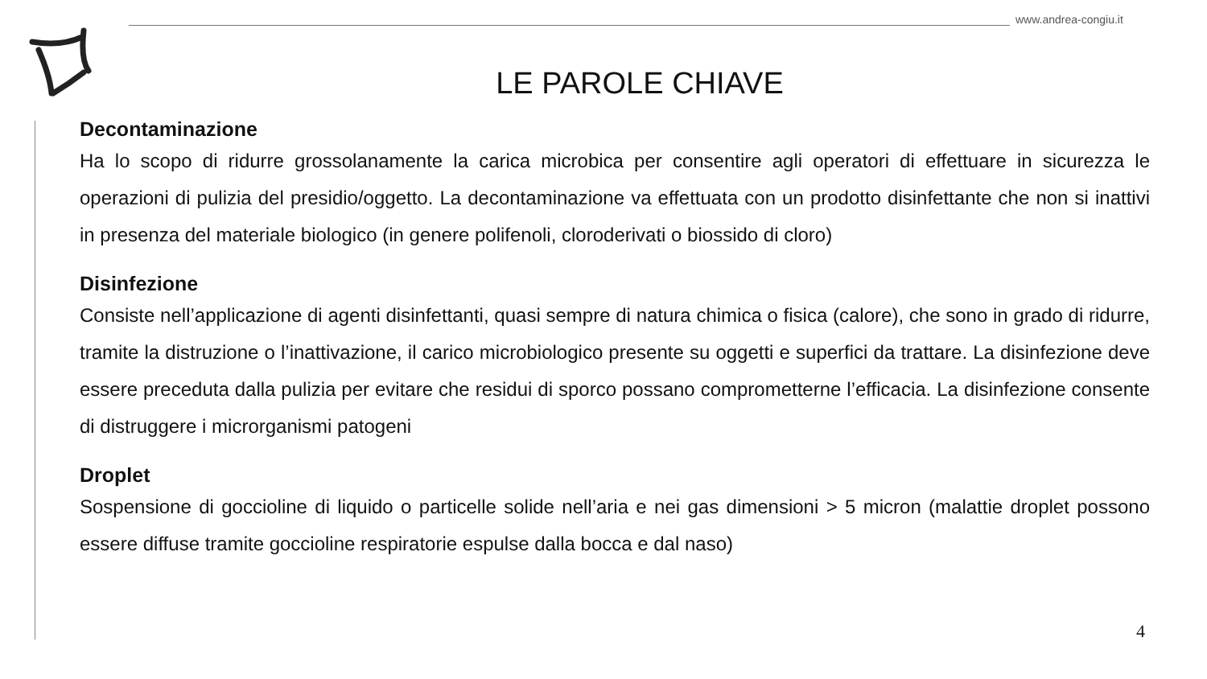www.andrea-congiu.it
LE PAROLE CHIAVE
Decontaminazione
Ha lo scopo di ridurre grossolanamente la carica microbica per consentire agli operatori di effettuare in sicurezza le operazioni di pulizia del presidio/oggetto. La decontaminazione va effettuata con un prodotto disinfettante che non si inattivi in presenza del materiale biologico (in genere polifenoli, cloroderivati o biossido di cloro)
Disinfezione
Consiste nell’applicazione di agenti disinfettanti, quasi sempre di natura chimica o fisica (calore), che sono in grado di ridurre, tramite la distruzione o l’inattivazione, il carico microbiologico presente su oggetti e superfici da trattare. La disinfezione deve essere preceduta dalla pulizia per evitare che residui di sporco possano comprometterne l’efficacia. La disinfezione consente di distruggere i microrganismi patogeni
Droplet
Sospensione di goccioline di liquido o particelle solide nell’aria e nei gas dimensioni > 5 micron (malattie droplet possono essere diffuse tramite goccioline respiratorie espulse dalla bocca e dal naso)
4